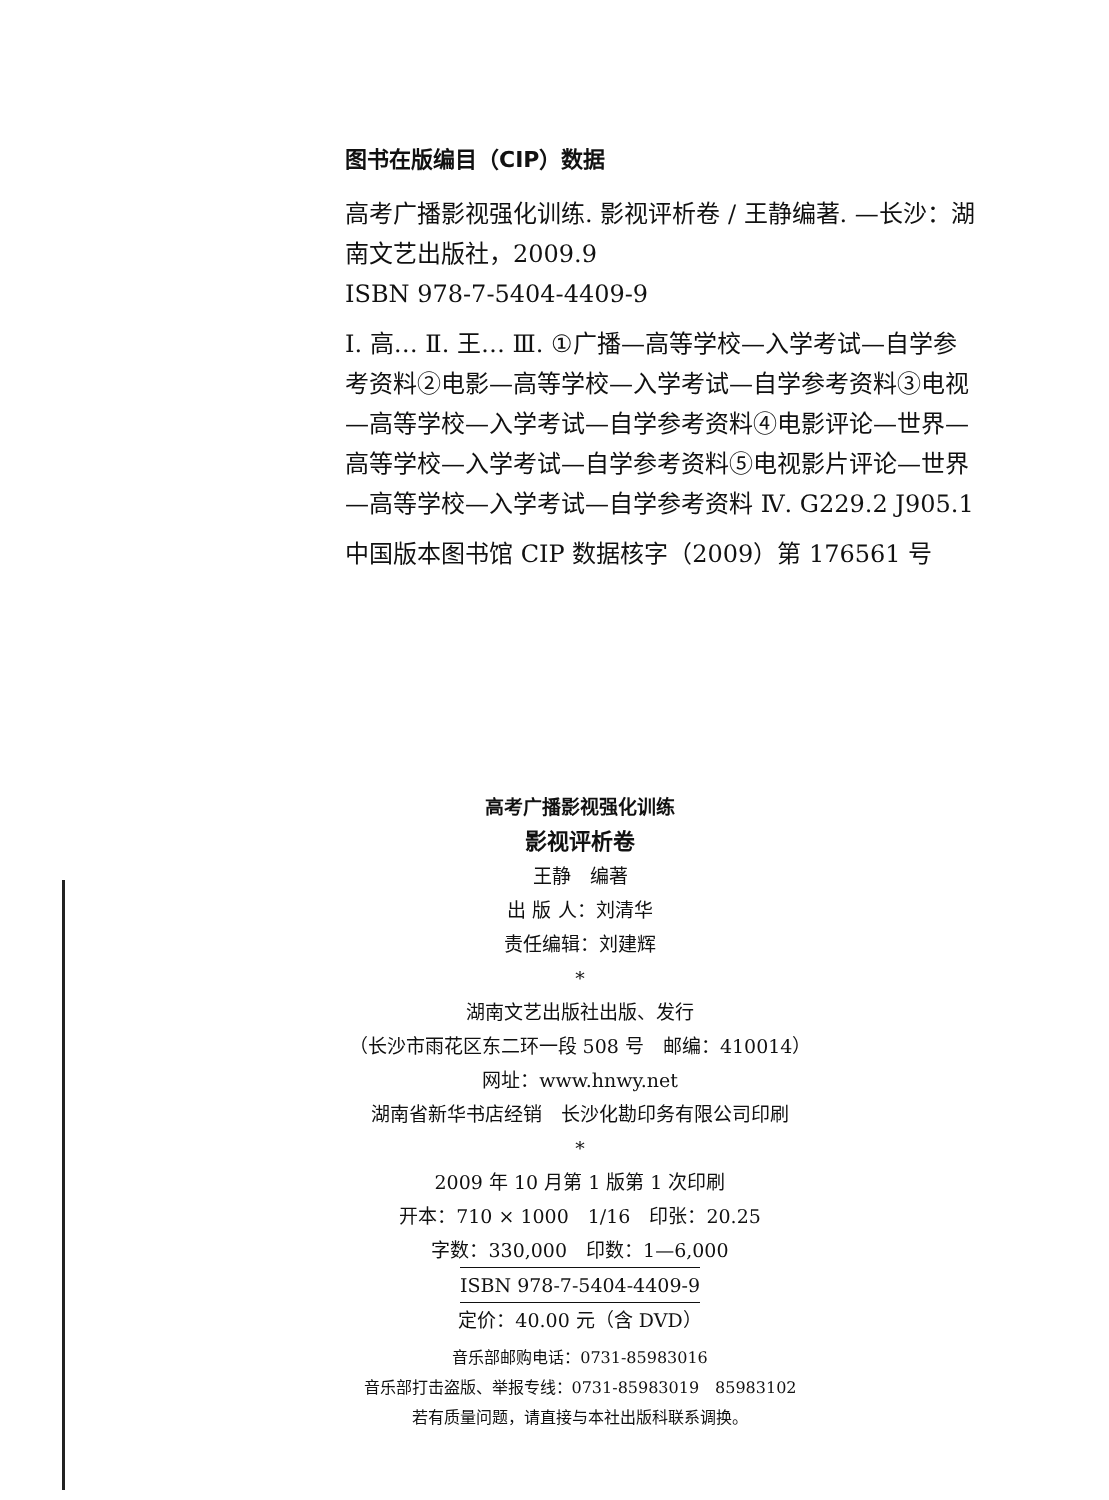图书在版编目（CIP）数据
高考广播影视强化训练. 影视评析卷 / 王静编著. —长沙：湖南文艺出版社，2009.9
ISBN 978-7-5404-4409-9
Ⅰ. 高… Ⅱ. 王… Ⅲ. ①广播—高等学校—入学考试—自学参考资料②电影—高等学校—入学考试—自学参考资料③电视—高等学校—入学考试—自学参考资料④电影评论—世界—高等学校—入学考试—自学参考资料⑤电视影片评论—世界—高等学校—入学考试—自学参考资料 Ⅳ. G229.2 J905.1
中国版本图书馆 CIP 数据核字（2009）第 176561 号
高考广播影视强化训练
影视评析卷
王静　编著
出 版 人：刘清华
责任编辑：刘建辉
*
湖南文艺出版社出版、发行
（长沙市雨花区东二环一段 508 号　邮编：410014）
网址：www.hnwy.net
湖南省新华书店经销　长沙化勘印务有限公司印刷
*
2009 年 10 月第 1 版第 1 次印刷
开本：710 × 1000　1/16　印张：20.25
字数：330,000　印数：1—6,000
ISBN 978-7-5404-4409-9
定价：40.00 元（含 DVD）
音乐部邮购电话：0731-85983016
音乐部打击盗版、举报专线：0731-85983019　85983102
若有质量问题，请直接与本社出版科联系调换。